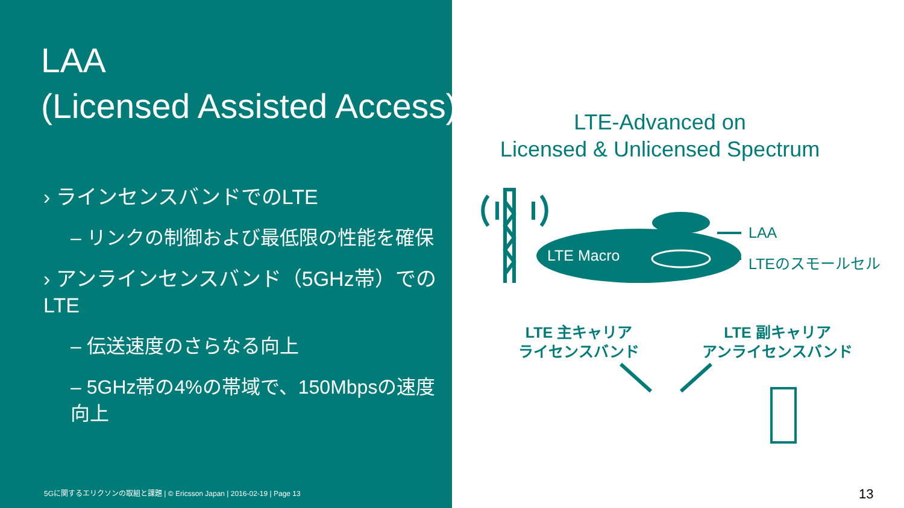LAA
(Licensed Assisted Access)
› ラインセンスバンドでのLTE
– リンクの制御および最低限の性能を確保
› アンラインセンスバンド（5GHz帯）での LTE
– 伝送速度のさらなる向上
– 5GHz帯の4%の帯域で、150Mbpsの速度向上
LTE-Advanced on
Licensed & Unlicensed Spectrum
LTE Macro
LAA
LTEのスモールセル
LTE 主キャリア
ライセンスバンド
LTE 副キャリア
アンライセンスバンド
5Gに関するエリクソンの取組と課題 | © Ericsson Japan | 2016-02-19 | Page 13
13